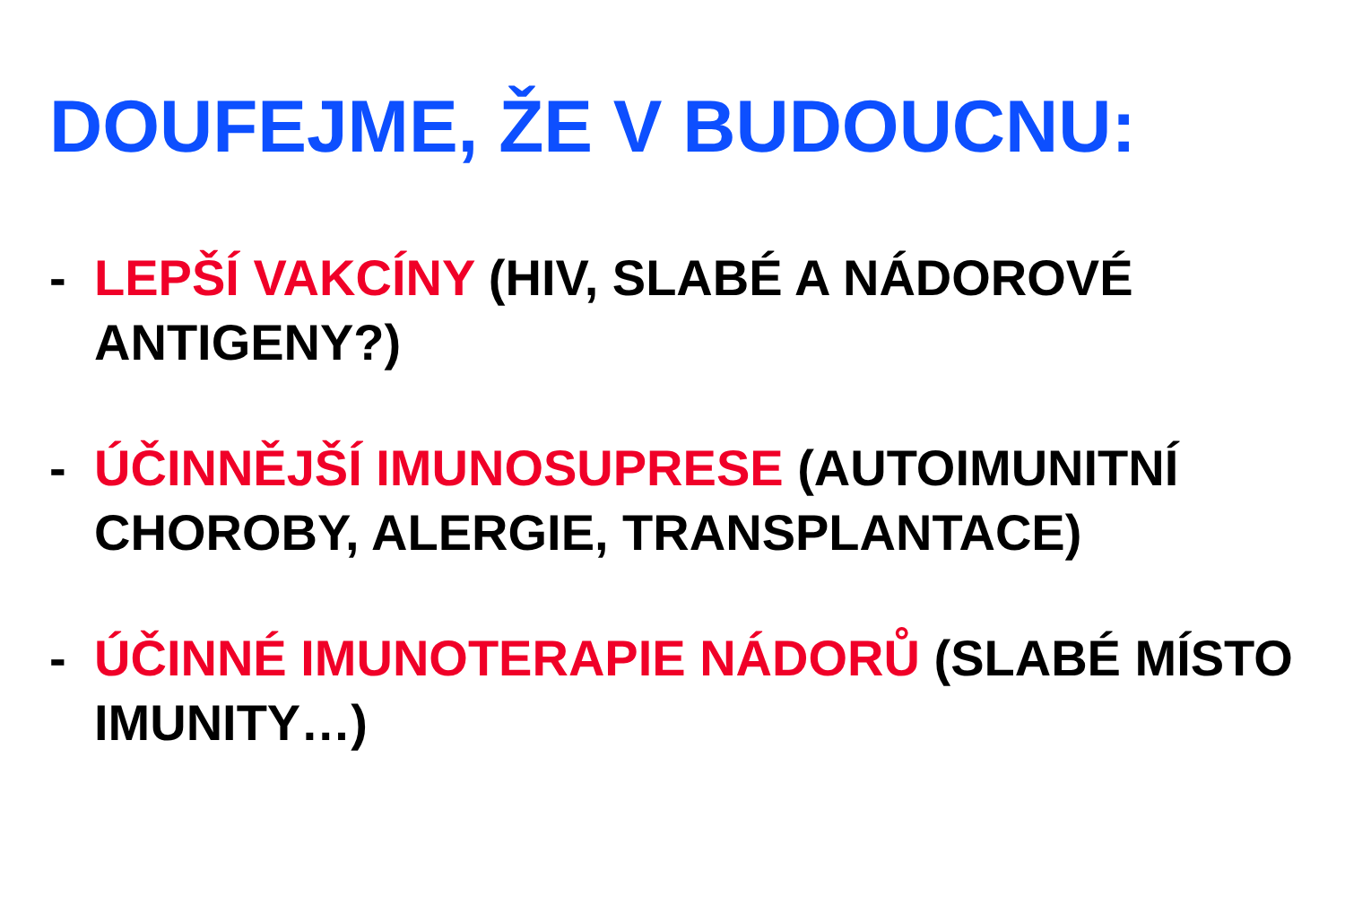DOUFEJME, ŽE V BUDOUCNU:
- LEPŠÍ VAKCÍNY (HIV, SLABÉ A NÁDOROVÉ ANTIGENY?)
- ÚČINNĚJŠÍ IMUNOSUPRESE (AUTOIMUNITNÍ CHOROBY, ALERGIE, TRANSPLANTACE)
- ÚČINNÉ IMUNOTERAPIE NÁDORŮ (SLABÉ MÍSTO IMUNITY…)